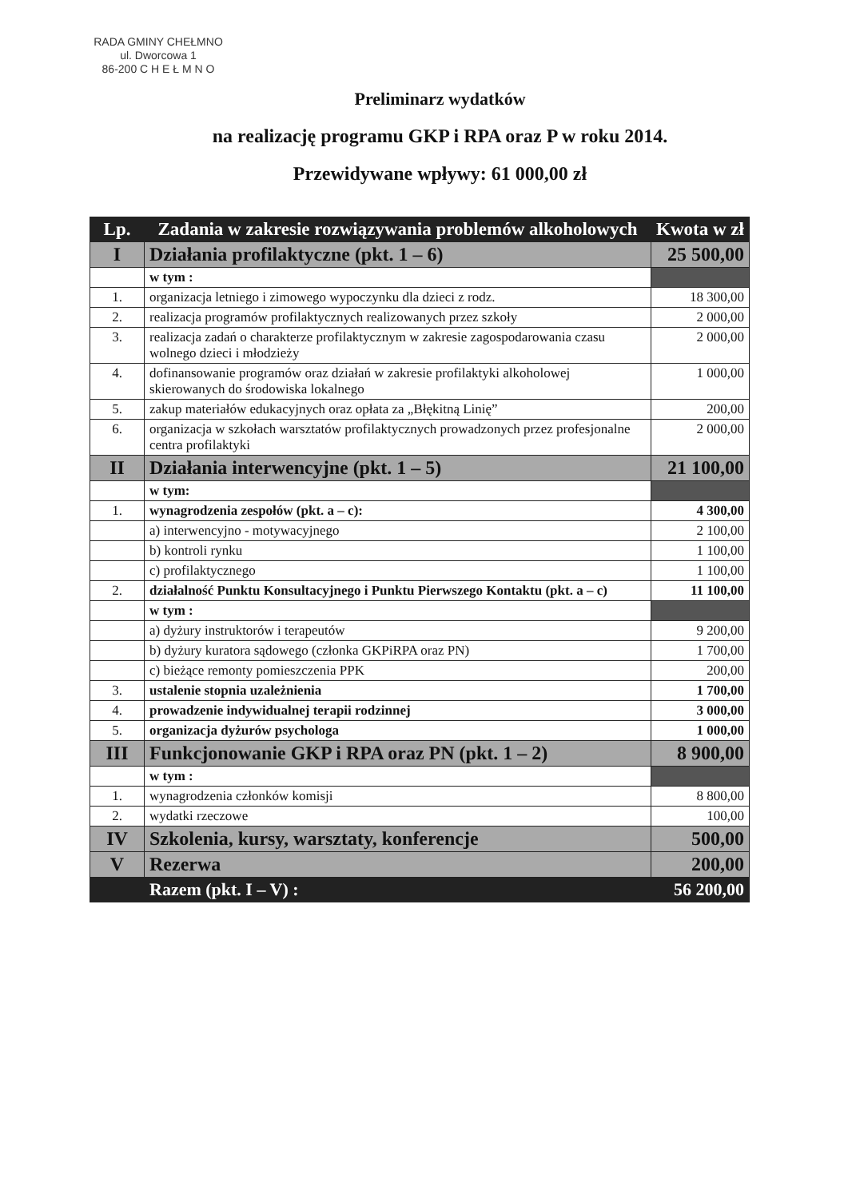RADA GMINY CHEŁMNO
ul. Dworcowa 1
86-200 C H E Ł M N O
Preliminarz wydatków
na realizację programu GKP i RPA oraz P w roku 2014.
Przewidywane wpływy: 61 000,00 zł
| Lp. | Zadania w zakresie rozwiązywania problemów alkoholowych | Kwota w zł |
| --- | --- | --- |
| I | Działania profilaktyczne (pkt. 1 – 6) | 25 500,00 |
| | w tym : | |
| 1. | organizacja letniego i zimowego wypoczynku dla dzieci z rodz. | 18 300,00 |
| 2. | realizacja programów profilaktycznych realizowanych przez szkoły | 2 000,00 |
| 3. | realizacja zadań o charakterze profilaktycznym w zakresie zagospodarowania czasu wolnego dzieci i młodzieży | 2 000,00 |
| 4. | dofinansowanie programów oraz działań w zakresie profilaktyki alkoholowej skierowanych do środowiska lokalnego | 1 000,00 |
| 5. | zakup materiałów edukacyjnych oraz opłata za „Błękitną Linię” | 200,00 |
| 6. | organizacja w szkołach warsztatów profilaktycznych prowadzonych przez profesjonalne centra profilaktyki | 2 000,00 |
| II | Działania interwencyjne (pkt. 1 – 5) | 21 100,00 |
| | w tym: | |
| 1. | wynagrodzenia zespołów (pkt. a – c): | 4 300,00 |
| | a) interwencyjno - motywacyjnego | 2 100,00 |
| | b) kontroli rynku | 1 100,00 |
| | c) profilaktycznego | 1 100,00 |
| 2. | działalność Punktu Konsultacyjnego i Punktu Pierwszego Kontaktu (pkt. a – c) | 11 100,00 |
| | w tym : | |
| | a) dyżury instruktorów i terapeutów | 9 200,00 |
| | b) dyżury kuratora sądowego (członka GKPiRPA oraz PN) | 1 700,00 |
| | c) bieżące remonty pomieszczenia PPK | 200,00 |
| 3. | ustalenie stopnia uzależnienia | 1 700,00 |
| 4. | prowadzenie indywidualnej terapii rodzinnej | 3 000,00 |
| 5. | organizacja dyżurów psychologa | 1 000,00 |
| III | Funkcjonowanie GKP i RPA oraz PN (pkt. 1 – 2) | 8 900,00 |
| | w tym : | |
| 1. | wynagrodzenia członków komisji | 8 800,00 |
| 2. | wydatki rzeczowe | 100,00 |
| IV | Szkolenia, kursy, warsztaty, konferencje | 500,00 |
| V | Rezerwa | 200,00 |
| | Razem (pkt. I – V) : | 56 200,00 |